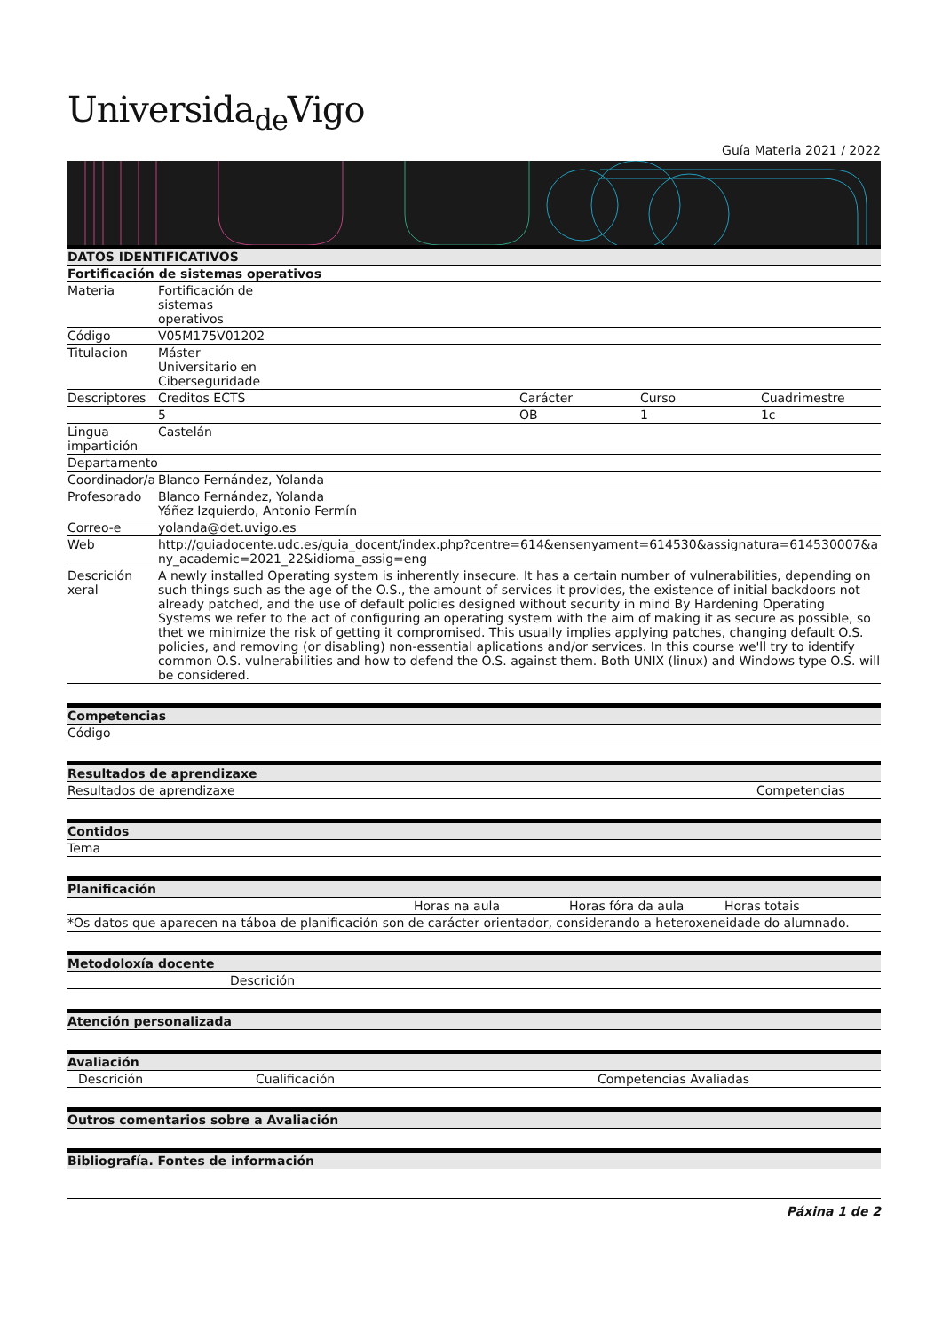Universida<sub>de</sub>Vigo
Guía Materia 2021 / 2022
| DATOS IDENTIFICATIVOS | | | | |
| --- | --- | --- | --- | --- |
| Fortificación de sistemas operativos | | | | |
| Materia | Fortificación de sistemas operativos | | | |
| Código | V05M175V01202 | | | |
| Titulacion | Máster Universitario en Ciberseguridade | | | |
| Descriptores | Creditos ECTS | Carácter | Curso | Cuadrimestre |
| | 5 | OB | 1 | 1c |
| Lingua impartición | Castelán | | | |
| Departamento | | | | |
| Coordinador/a | Blanco Fernández, Yolanda | | | |
| Profesorado | Blanco Fernández, Yolanda Yáñez Izquierdo, Antonio Fermín | | | |
| Correo-e | yolanda@det.uvigo.es | | | |
| Web | http://guiadocente.udc.es/guia_docent/index.php?centre=614&ensenyament=614530&assignatura=614530007&any_academic=2021_22&idioma_assig=eng | | | |
| Descrición xeral | A newly installed Operating system is inherently insecure. It has a certain number of vulnerabilities, depending on such things such as the age of the O.S., the amount of services it provides, the existence of initial backdoors not already patched, and the use of default policies designed without security in mind By Hardening Operating Systems we refer to the act of configuring an operating system with the aim of making it as secure as possible, so thet we minimize the risk of getting it compromised. This usually implies applying patches, changing default O.S. policies, and removing (or disabling) non-essential aplications and/or services. In this course we'll try to identify common O.S. vulnerabilities and how to defend the O.S. against them. Both UNIX (linux) and Windows type O.S. will be considered. | | | |
| Competencias |
| --- |
| Código |
| Resultados de aprendizaxe | |
| --- | --- |
| Resultados de aprendizaxe | Competencias |
| Contidos |
| --- |
| Tema |
| Planificación | | | |
| --- | --- | --- | --- |
| | Horas na aula | Horas fóra da aula | Horas totais |
| *Os datos que aparecen na táboa de planificación son de carácter orientador, considerando a heteroxeneidade do alumnado. | | | |
| Metodoloxía docente | |
| --- | --- |
| | Descrición |
| Atención personalizada |
| --- |
| Avaliación | | |
| --- | --- | --- |
| Descrición | Cualificación | Competencias Avaliadas |
| Outros comentarios sobre a Avaliación |
| --- |
| Bibliografía. Fontes de información |
| --- |
Páxina 1 de 2